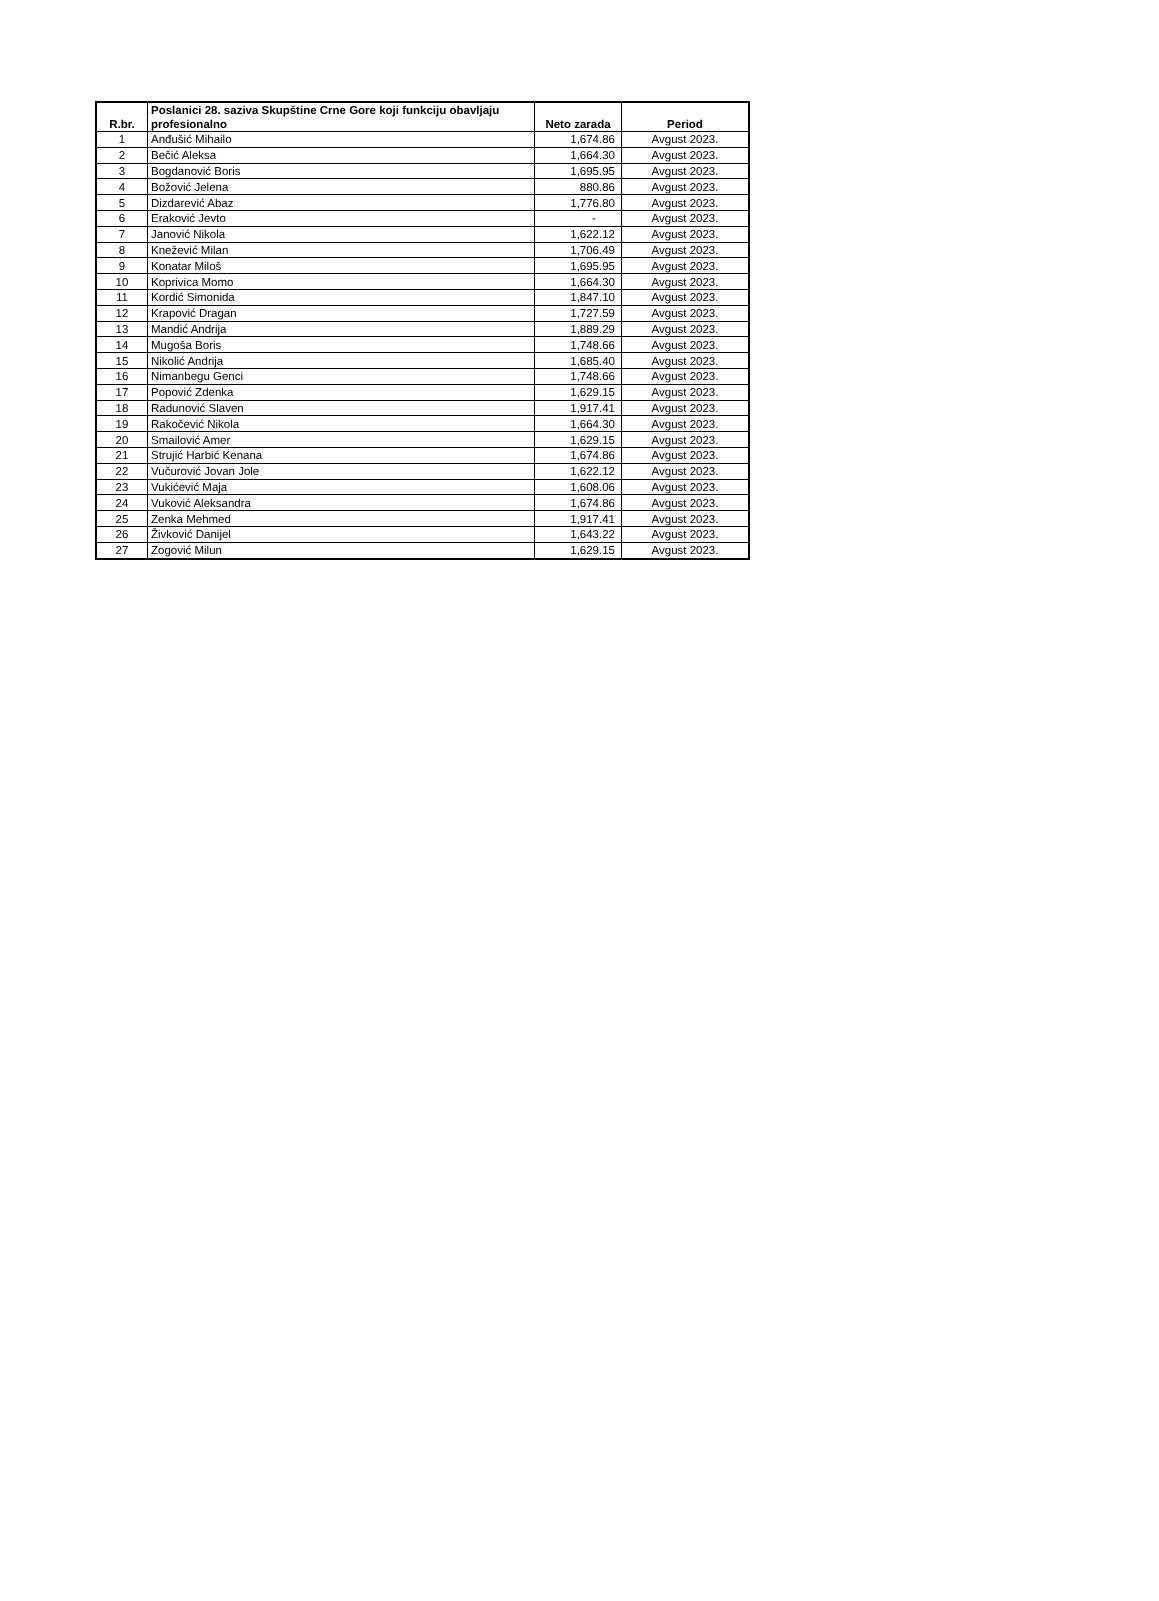| R.br. | Poslanici 28. saziva Skupštine Crne Gore koji funkciju obavljaju profesionalno | Neto zarada | Period |
| --- | --- | --- | --- |
| 1 | Anđušić Mihailo | 1,674.86 | Avgust 2023. |
| 2 | Bečić Aleksa | 1,664.30 | Avgust 2023. |
| 3 | Bogdanović Boris | 1,695.95 | Avgust 2023. |
| 4 | Božović Jelena | 880.86 | Avgust 2023. |
| 5 | Dizdarević Abaz | 1,776.80 | Avgust 2023. |
| 6 | Eraković Jevto | - | Avgust 2023. |
| 7 | Janović Nikola | 1,622.12 | Avgust 2023. |
| 8 | Knežević Milan | 1,706.49 | Avgust 2023. |
| 9 | Konatar Miloš | 1,695.95 | Avgust 2023. |
| 10 | Koprivica Momo | 1,664.30 | Avgust 2023. |
| 11 | Kordić Simonida | 1,847.10 | Avgust 2023. |
| 12 | Krapović Dragan | 1,727.59 | Avgust 2023. |
| 13 | Mandić Andrija | 1,889.29 | Avgust 2023. |
| 14 | Mugoša Boris | 1,748.66 | Avgust 2023. |
| 15 | Nikolić Andrija | 1,685.40 | Avgust 2023. |
| 16 | Nimanbegu Genci | 1,748.66 | Avgust 2023. |
| 17 | Popović Zdenka | 1,629.15 | Avgust 2023. |
| 18 | Radunović Slaven | 1,917.41 | Avgust 2023. |
| 19 | Rakočević Nikola | 1,664.30 | Avgust 2023. |
| 20 | Smailović Amer | 1,629.15 | Avgust 2023. |
| 21 | Strujić Harbić Kenana | 1,674.86 | Avgust 2023. |
| 22 | Vučurović Jovan Jole | 1,622.12 | Avgust 2023. |
| 23 | Vukićević Maja | 1,608.06 | Avgust 2023. |
| 24 | Vuković Aleksandra | 1,674.86 | Avgust 2023. |
| 25 | Zenka Mehmed | 1,917.41 | Avgust 2023. |
| 26 | Živković Danijel | 1,643.22 | Avgust 2023. |
| 27 | Zogović Milun | 1,629.15 | Avgust 2023. |